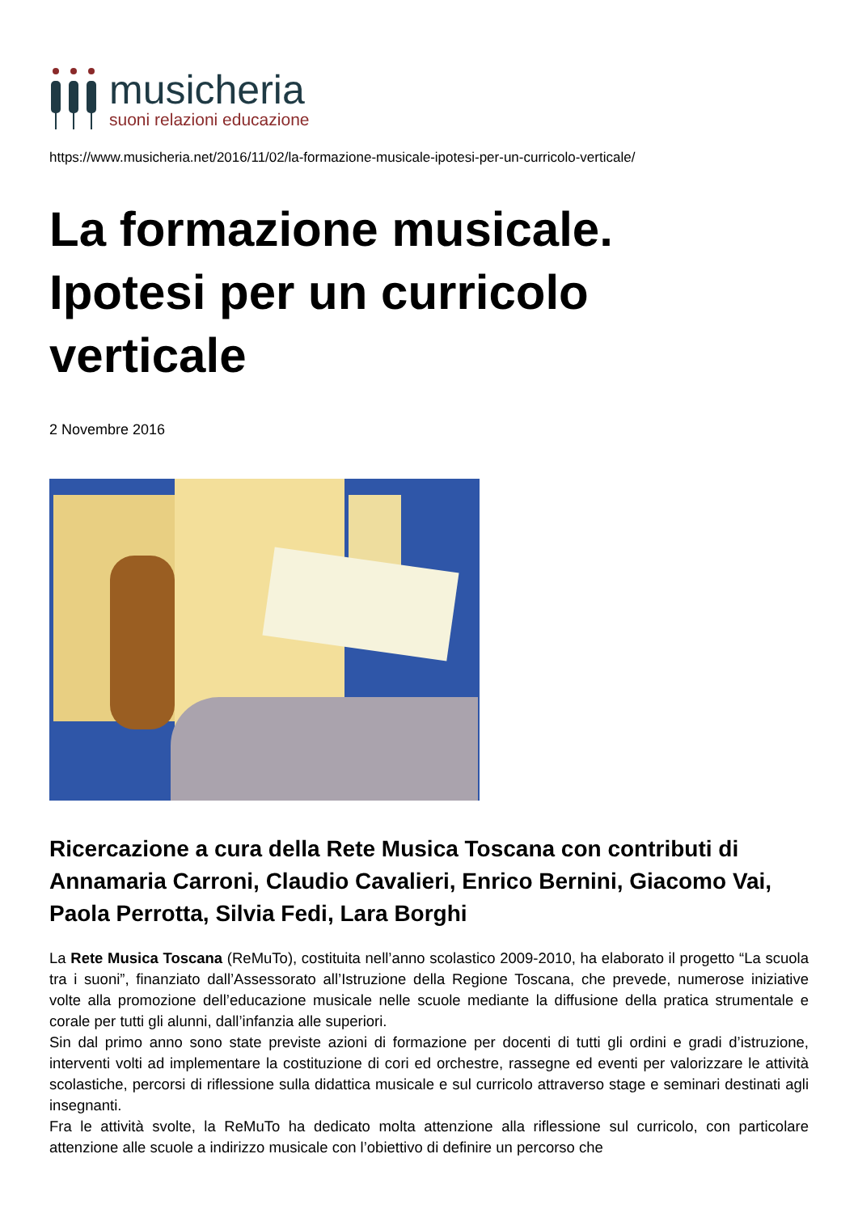musicheria
suoni relazioni educazione
https://www.musicheria.net/2016/11/02/la-formazione-musicale-ipotesi-per-un-curricolo-verticale/
La formazione musicale.
Ipotesi per un curricolo
verticale
2 Novembre 2016
Ricercazione a cura della Rete Musica Toscana con contributi di Annamaria Carroni, Claudio Cavalieri, Enrico Bernini, Giacomo Vai, Paola Perrotta, Silvia Fedi, Lara Borghi
La Rete Musica Toscana (ReMuTo), costituita nell’anno scolastico 2009-2010, ha elaborato il progetto “La scuola tra i suoni”, finanziato dall’Assessorato all’Istruzione della Regione Toscana, che prevede, numerose iniziative volte alla promozione dell’educazione musicale nelle scuole mediante la diffusione della pratica strumentale e corale per tutti gli alunni, dall’infanzia alle superiori.
Sin dal primo anno sono state previste azioni di formazione per docenti di tutti gli ordini e gradi d’istruzione, interventi volti ad implementare la costituzione di cori ed orchestre, rassegne ed eventi per valorizzare le attività scolastiche, percorsi di riflessione sulla didattica musicale e sul curricolo attraverso stage e seminari destinati agli insegnanti.
Fra le attività svolte, la ReMuTo ha dedicato molta attenzione alla riflessione sul curricolo, con particolare attenzione alle scuole a indirizzo musicale con l’obiettivo di definire un percorso che